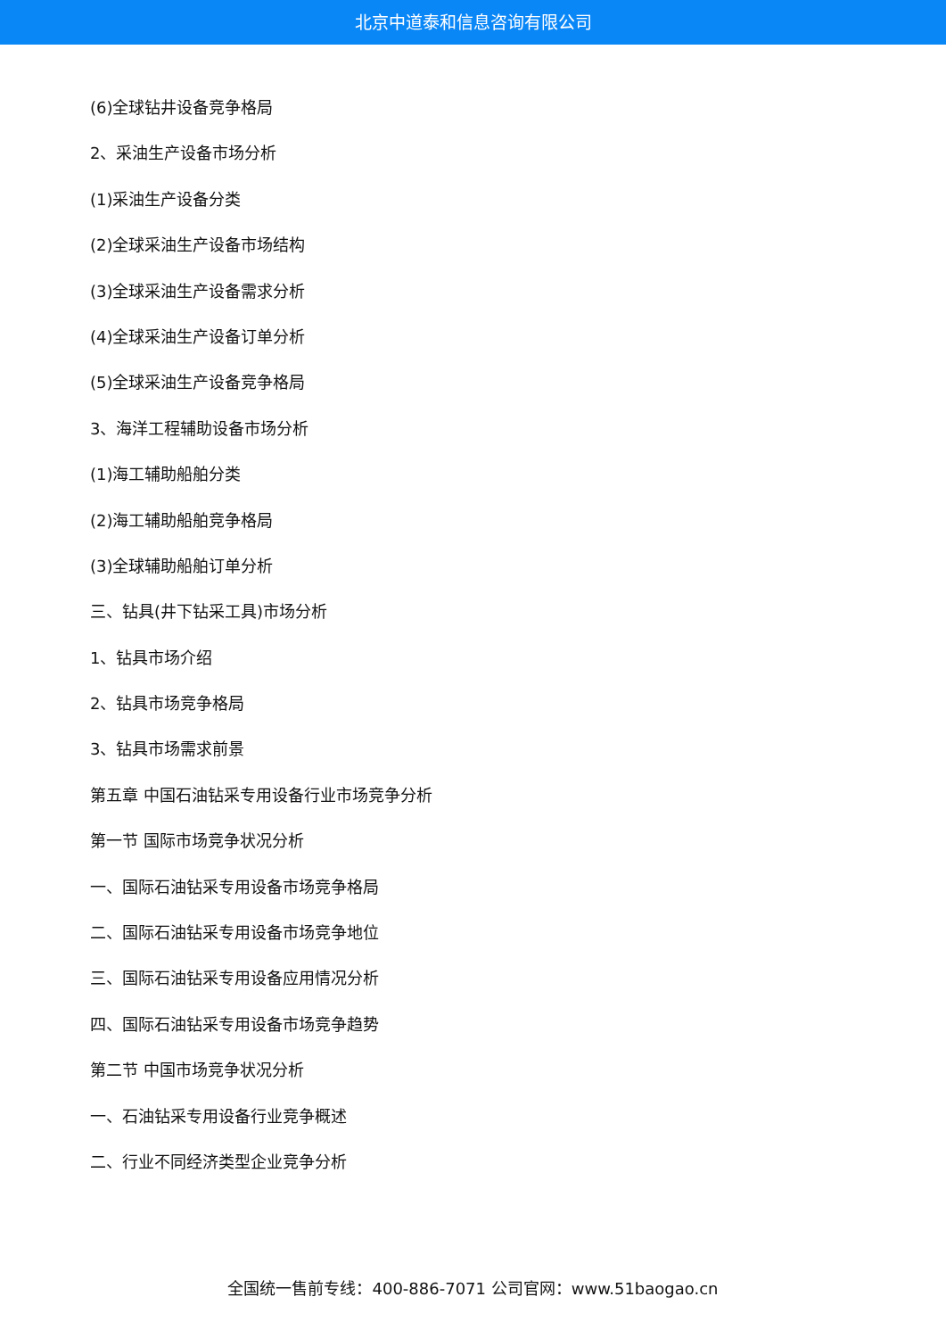北京中道泰和信息咨询有限公司
(6)全球钻井设备竞争格局
2、采油生产设备市场分析
(1)采油生产设备分类
(2)全球采油生产设备市场结构
(3)全球采油生产设备需求分析
(4)全球采油生产设备订单分析
(5)全球采油生产设备竞争格局
3、海洋工程辅助设备市场分析
(1)海工辅助船舶分类
(2)海工辅助船舶竞争格局
(3)全球辅助船舶订单分析
三、钻具(井下钻采工具)市场分析
1、钻具市场介绍
2、钻具市场竞争格局
3、钻具市场需求前景
第五章 中国石油钻采专用设备行业市场竞争分析
第一节 国际市场竞争状况分析
一、国际石油钻采专用设备市场竞争格局
二、国际石油钻采专用设备市场竞争地位
三、国际石油钻采专用设备应用情况分析
四、国际石油钻采专用设备市场竞争趋势
第二节 中国市场竞争状况分析
一、石油钻采专用设备行业竞争概述
二、行业不同经济类型企业竞争分析
全国统一售前专线：400-886-7071 公司官网：www.51baogao.cn